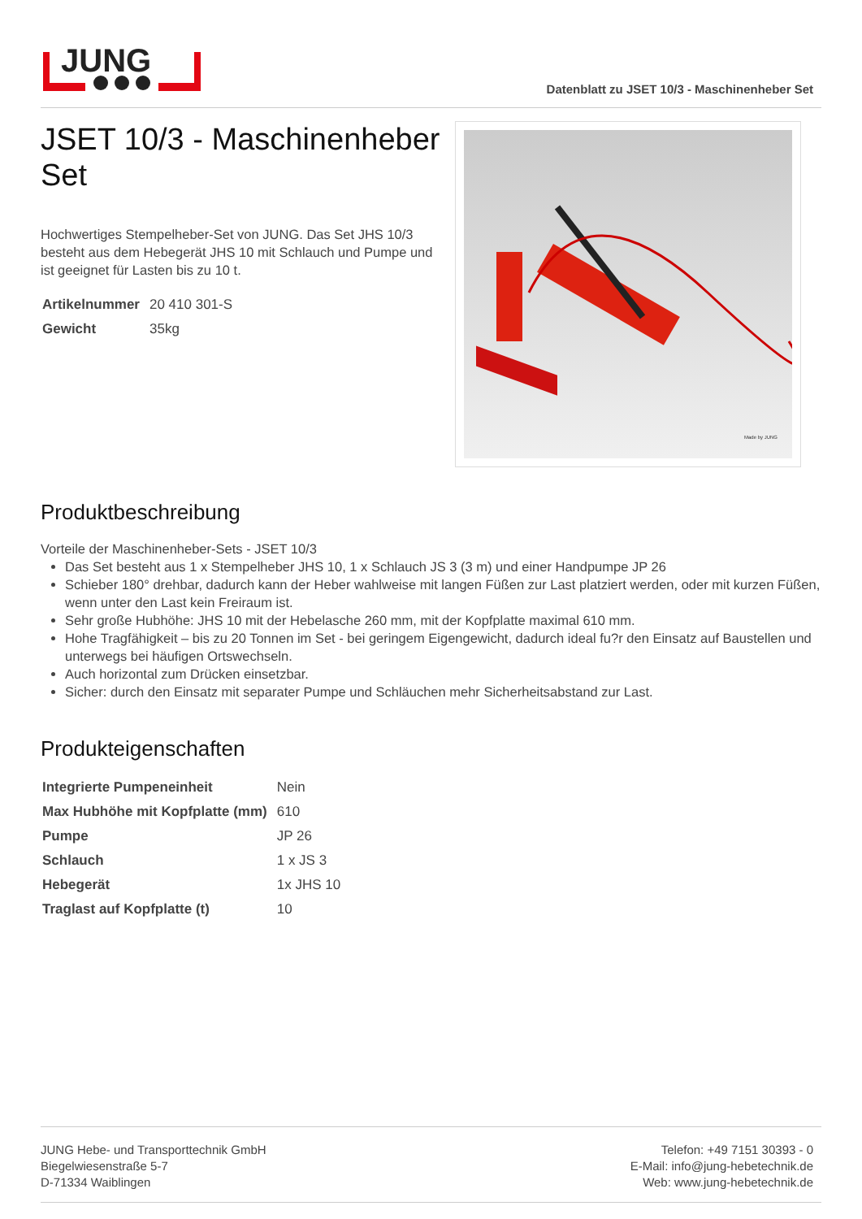JUNG
Datenblatt zu JSET 10/3 - Maschinenheber Set
JSET 10/3 - Maschinenheber Set
Hochwertiges Stempelheber-Set von JUNG. Das Set JHS 10/3 besteht aus dem Hebegerät JHS 10 mit Schlauch und Pumpe und ist geeignet für Lasten bis zu 10 t.
| Artikelnummer | 20 410 301-S |
| Gewicht | 35kg |
Made by JUNG
Produktbeschreibung
Vorteile der Maschinenheber-Sets - JSET 10/3
Das Set besteht aus 1 x Stempelheber JHS 10, 1 x Schlauch JS 3 (3 m) und einer Handpumpe JP 26
Schieber 180° drehbar, dadurch kann der Heber wahlweise mit langen Füßen zur Last platziert werden, oder mit kurzen Füßen, wenn unter den Last kein Freiraum ist.
Sehr große Hubhöhe: JHS 10 mit der Hebelasche 260 mm, mit der Kopfplatte maximal 610 mm.
Hohe Tragfähigkeit – bis zu 20 Tonnen im Set - bei geringem Eigengewicht, dadurch ideal fu?r den Einsatz auf Baustellen und unterwegs bei häufigen Ortswechseln.
Auch horizontal zum Drücken einsetzbar.
Sicher: durch den Einsatz mit separater Pumpe und Schläuchen mehr Sicherheitsabstand zur Last.
Produkteigenschaften
| Integrierte Pumpeneinheit | Nein |
| Max Hubhöhe mit Kopfplatte (mm) | 610 |
| Pumpe | JP 26 |
| Schlauch | 1 x JS 3 |
| Hebegerät | 1x JHS 10 |
| Traglast auf Kopfplatte (t) | 10 |
JUNG Hebe- und Transporttechnik GmbH
Biegelwiesenstraße 5-7
D-71334 Waiblingen
Telefon: +49 7151 30393 - 0
E-Mail: info@jung-hebetechnik.de
Web: www.jung-hebetechnik.de